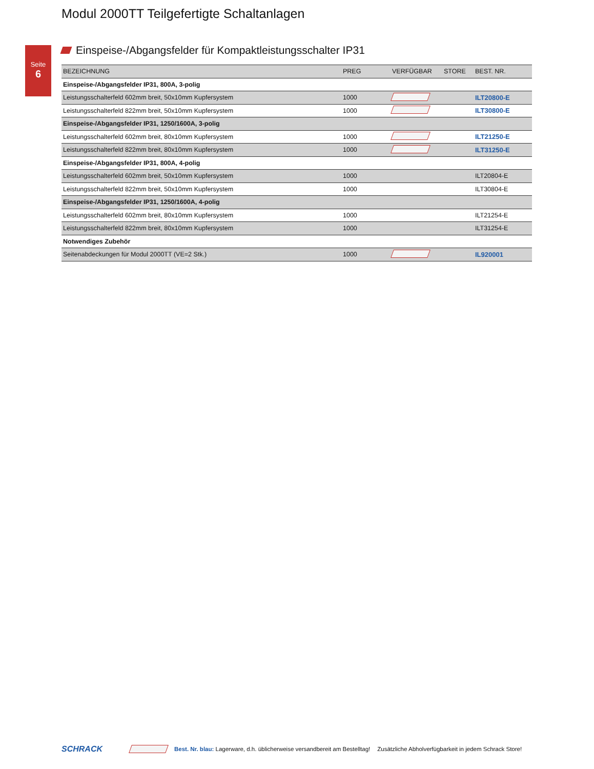Modul 2000TT Teilgefertigte Schaltanlagen
Seite
6
Einspeise-/Abgangsfelder für Kompaktleistungsschalter IP31
| BEZEICHNUNG | PREG | VERFÜGBAR | STORE | BEST. NR. |
| --- | --- | --- | --- | --- |
| Einspeise-/Abgangsfelder IP31, 800A, 3-polig | | | | |
| Leistungsschalterfeld 602mm breit, 50x10mm Kupfersystem | 1000 | | | ILT20800-E |
| Leistungsschalterfeld 822mm breit, 50x10mm Kupfersystem | 1000 | | | ILT30800-E |
| Einspeise-/Abgangsfelder IP31, 1250/1600A, 3-polig | | | | |
| Leistungsschalterfeld 602mm breit, 80x10mm Kupfersystem | 1000 | | | ILT21250-E |
| Leistungsschalterfeld 822mm breit, 80x10mm Kupfersystem | 1000 | | | ILT31250-E |
| Einspeise-/Abgangsfelder IP31, 800A, 4-polig | | | | |
| Leistungsschalterfeld 602mm breit, 50x10mm Kupfersystem | 1000 | | | ILT20804-E |
| Leistungsschalterfeld 822mm breit, 50x10mm Kupfersystem | 1000 | | | ILT30804-E |
| Einspeise-/Abgangsfelder IP31, 1250/1600A, 4-polig | | | | |
| Leistungsschalterfeld 602mm breit, 80x10mm Kupfersystem | 1000 | | | ILT21254-E |
| Leistungsschalterfeld 822mm breit, 80x10mm Kupfersystem | 1000 | | | ILT31254-E |
| Notwendiges Zubehör | | | | |
| Seitenabdeckungen für Modul 2000TT (VE=2 Stk.) | 1000 | | | IL920001 |
SCHRACK Best. Nr. blau: Lagerware, d.h. üblicherweise versandbereit am Bestelltag! Zusätzliche Abholverfügbarkeit in jedem Schrack Store!